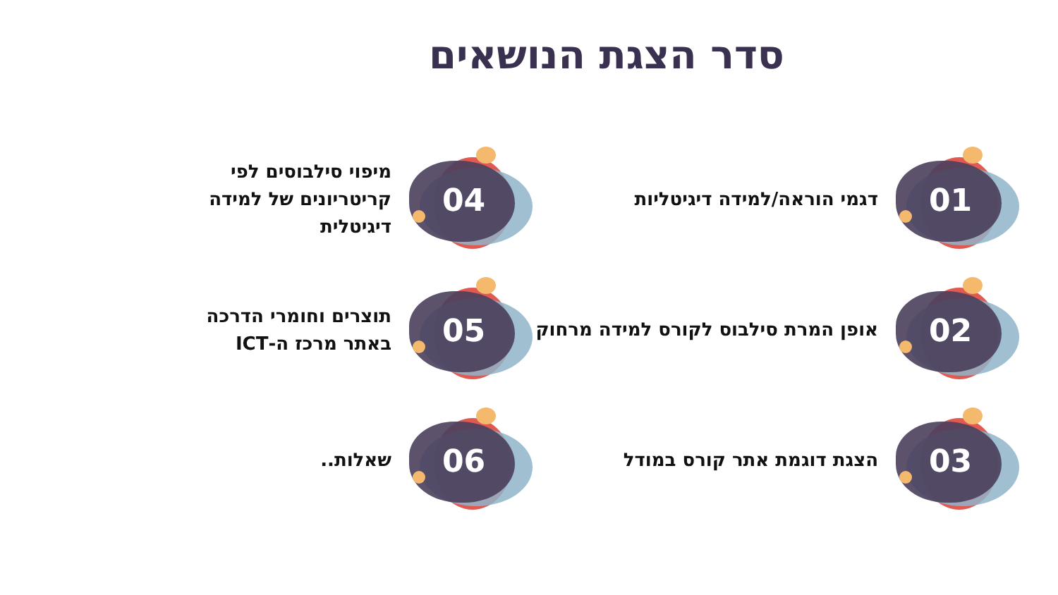סדר הצגת הנושאים
01
דגמי הוראה/למידה דיגיטליות
04
מיפוי סילבוסים לפי
קריטריונים של למידה
דיגיטלית
02
אופן המרת סילבוס לקורס למידה מרחוק
05
תוצרים וחומרי הדרכה
באתר מרכז ה-ICT
03
הצגת דוגמת אתר קורס במודל
06
שאלות..